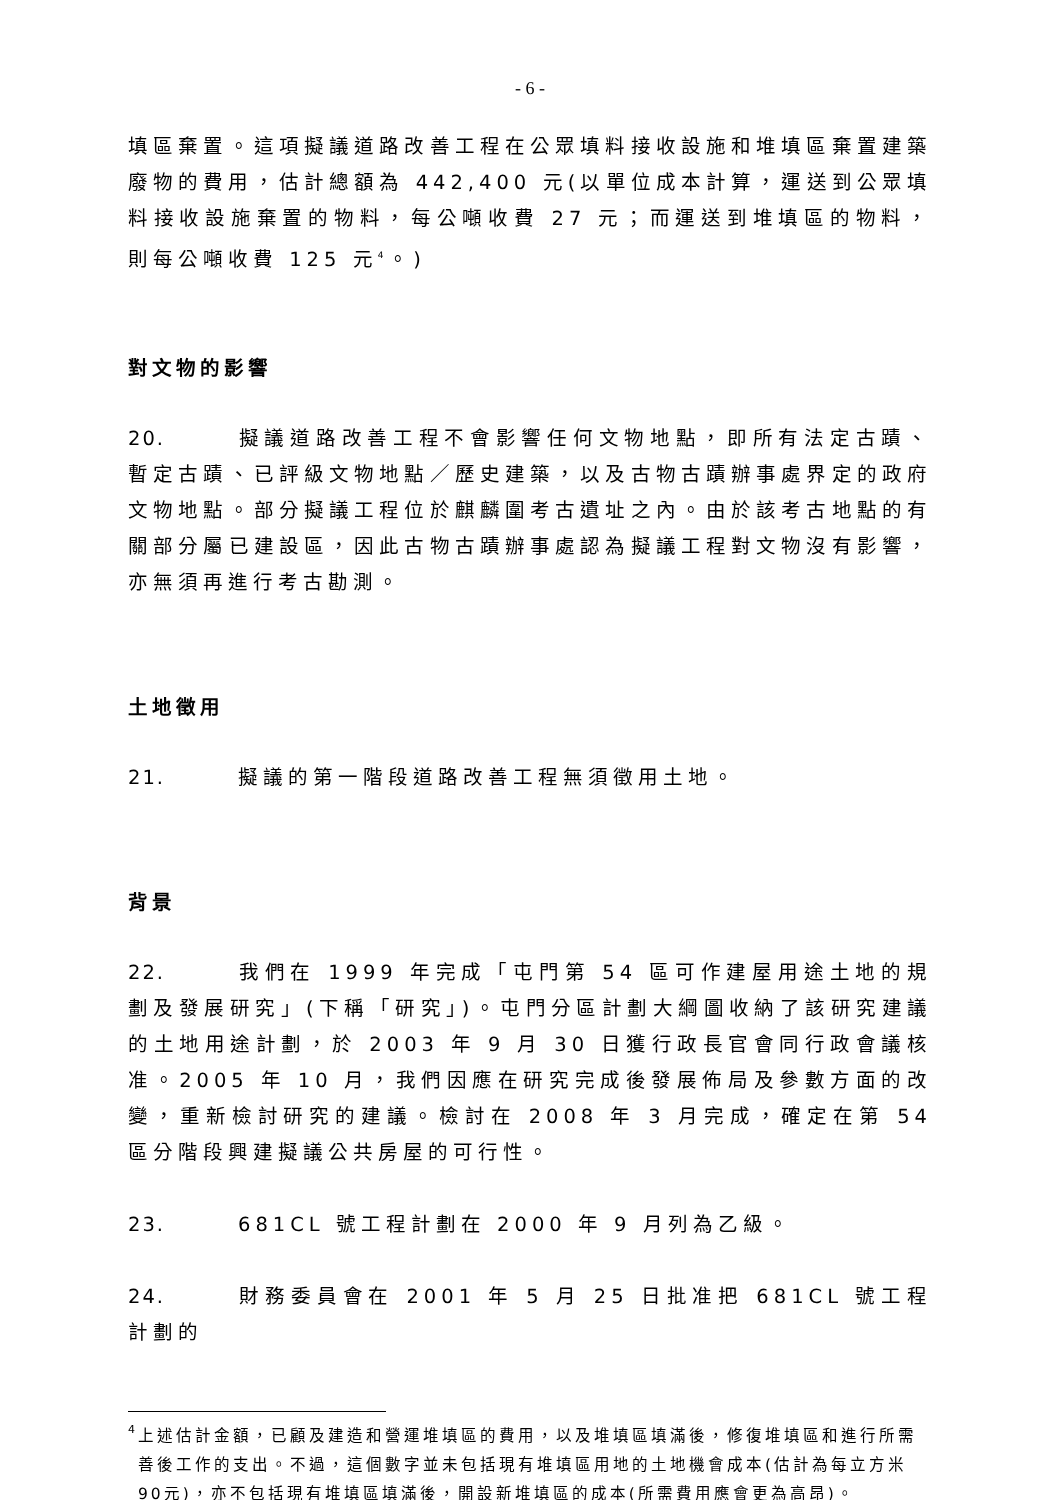- 6 -
填區棄置。這項擬議道路改善工程在公眾填料接收設施和堆填區棄置建築廢物的費用，估計總額為 442,400 元(以單位成本計算，運送到公眾填料接收設施棄置的物料，每公噸收費 27 元；而運送到堆填區的物料，則每公噸收費 125 元<sup>4</sup>。)
對文物的影響
20. 擬議道路改善工程不會影響任何文物地點，即所有法定古蹟、暫定古蹟、已評級文物地點／歷史建築，以及古物古蹟辦事處界定的政府文物地點。部分擬議工程位於麒麟圍考古遺址之內。由於該考古地點的有關部分屬已建設區，因此古物古蹟辦事處認為擬議工程對文物沒有影響，亦無須再進行考古勘測。
土地徵用
21. 擬議的第一階段道路改善工程無須徵用土地。
背景
22. 我們在 1999 年完成「屯門第 54 區可作建屋用途土地的規劃及發展研究」(下稱「研究」)。屯門分區計劃大綱圖收納了該研究建議的土地用途計劃，於 2003 年 9 月 30 日獲行政長官會同行政會議核准。2005 年 10 月，我們因應在研究完成後發展佈局及參數方面的改變，重新檢討研究的建議。檢討在 2008 年 3 月完成，確定在第 54 區分階段興建擬議公共房屋的可行性。
23. 681CL 號工程計劃在 2000 年 9 月列為乙級。
24. 財務委員會在 2001 年 5 月 25 日批准把 681CL 號工程計劃的
<sup>4</sup> 上述估計金額，已顧及建造和營運堆填區的費用，以及堆填區填滿後，修復堆填區和進行所需善後工作的支出。不過，這個數字並未包括現有堆填區用地的土地機會成本(估計為每立方米90元)，亦不包括現有堆填區填滿後，開設新堆填區的成本(所需費用應會更為高昂)。